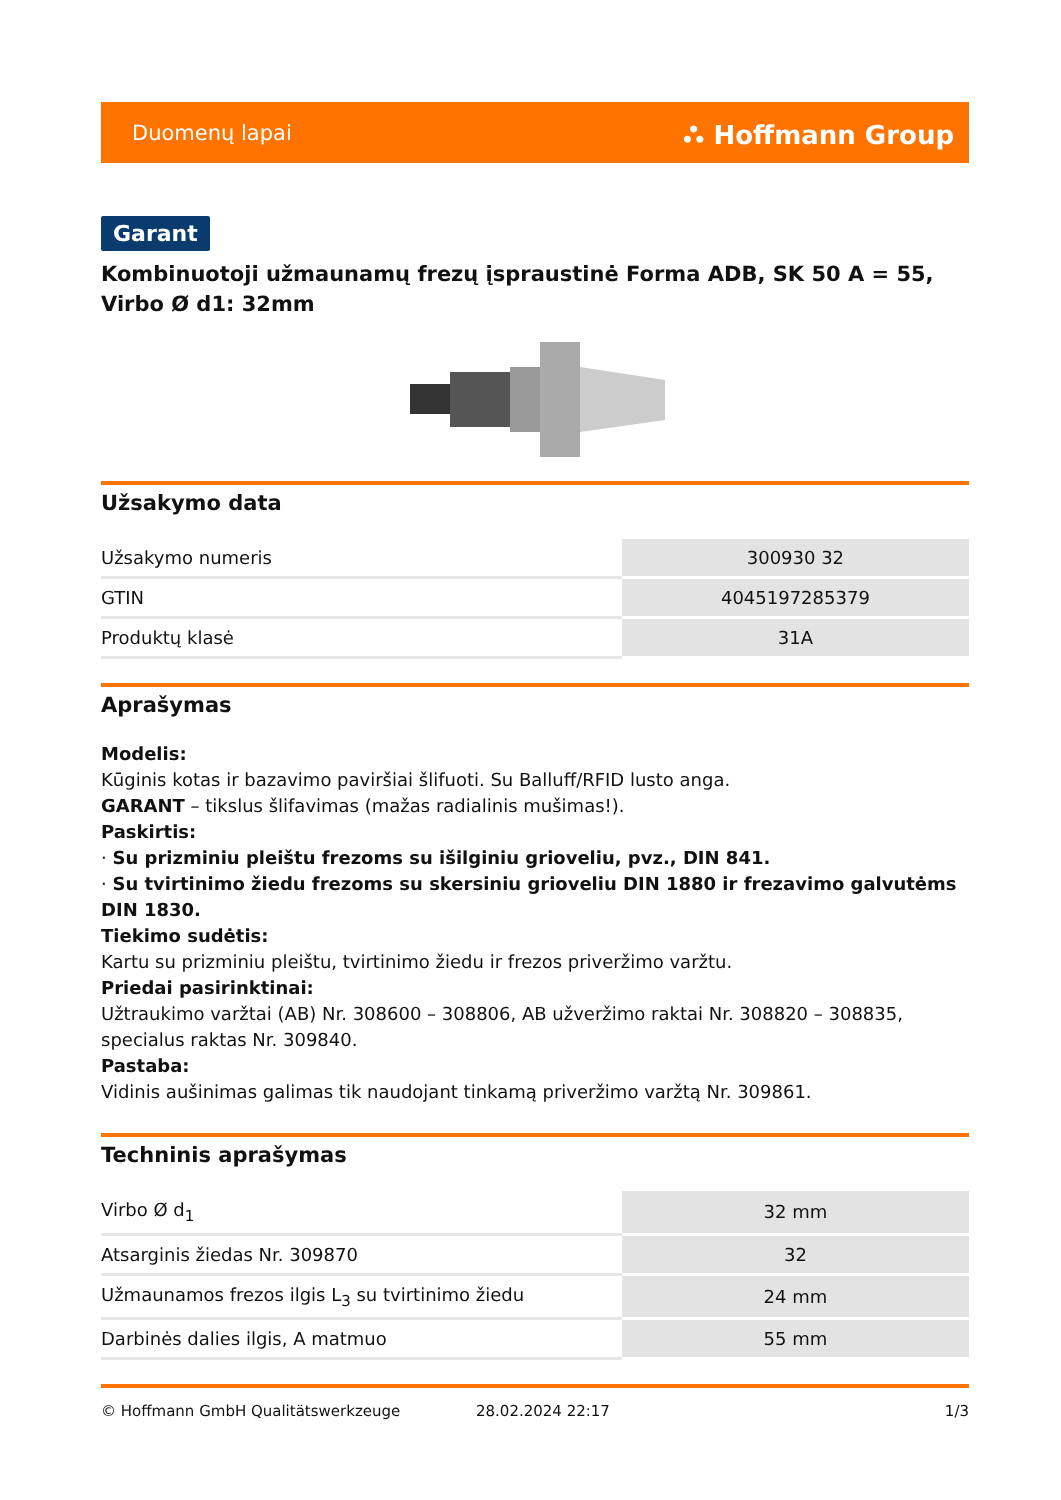Duomenų lapai ⛬ Hoffmann Group
Garant
Kombinuotoji užmaunamų frezų įspraustinė Forma ADB, SK 50 A = 55, Virbo Ø d1: 32mm
Užsakymo data
| Užsakymo numeris | 300930 32 |
| GTIN | 4045197285379 |
| Produktų klasė | 31A |
Aprašymas
Modelis:
Kūginis kotas ir bazavimo paviršiai šlifuoti. Su Balluff/RFID lusto anga.
GARANT – tikslus šlifavimas (mažas radialinis mušimas!).
Paskirtis:
· Su prizminiu pleištu frezoms su išilginiu grioveliu, pvz., DIN 841.
· Su tvirtinimo žiedu frezoms su skersiniu grioveliu DIN 1880 ir frezavimo galvutėms DIN 1830.
Tiekimo sudėtis:
Kartu su prizminiu pleištu, tvirtinimo žiedu ir frezos priveržimo varžtu.
Priedai pasirinktinai:
Užtraukimo varžtai (AB) Nr. 308600 – 308806, AB užveržimo raktai Nr. 308820 – 308835, specialus raktas Nr. 309840.
Pastaba:
Vidinis aušinimas galimas tik naudojant tinkamą priveržimo varžtą Nr. 309861.
Techninis aprašymas
| Virbo Ø d<sub>1</sub> | 32 mm |
| Atsarginis žiedas Nr. 309870 | 32 |
| Užmaunamos frezos ilgis L<sub>3</sub> su tvirtinimo žiedu | 24 mm |
| Darbinės dalies ilgis, A matmuo | 55 mm |
© Hoffmann GmbH Qualitätswerkzeuge 28.02.2024 22:17 1/3